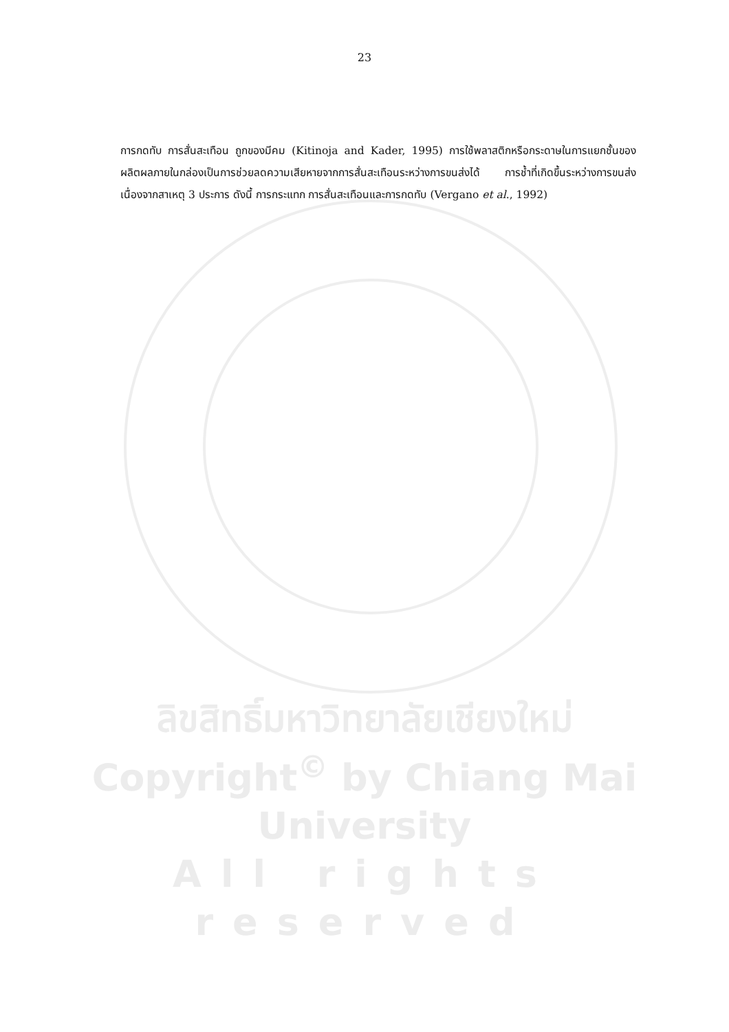23
การกดทับ การสั่นสะเทือน ถูกของมีคม (Kitinoja and Kader, 1995) การใช้พลาสติกหรือกระดาษในการแยกชั้นของผลิตผลภายในกล่องเป็นการช่วยลดความเสียหายจากการสั่นสะเทือนระหว่างการขนส่งได้ การช้ำที่เกิดขึ้นระหว่างการขนส่งเนื่องจากสาเหตุ 3 ประการ ดังนี้ การกระแทก การสั่นสะเทือนและการกดทับ (Vergano et al., 1992)
ลิขสิทธิ์มหาวิทยาลัยเชียงใหม่
Copyright<sup>©</sup> by Chiang Mai University
All rights reserved